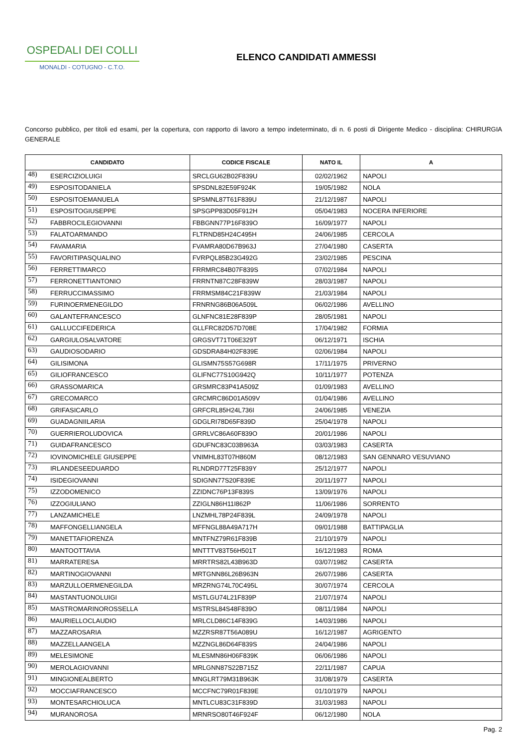OSPEDALI DEI COLLI
MONALDI - COTUGNO - C.T.O.
ELENCO CANDIDATI AMMESSI
Concorso pubblico, per titoli ed esami, per la copertura, con rapporto di lavoro a tempo indeterminato, di n. 6 posti di Dirigente Medico - disciplina: CHIRURGIA GENERALE
| CANDIDATO | | CODICE FISCALE | NATO IL | A |
| --- | --- | --- | --- | --- |
| 48) | ESERCIZIOLUIGI | SRCLGU62B02F839U | 02/02/1962 | NAPOLI |
| 49) | ESPOSITODANIELA | SPSDNL82E59F924K | 19/05/1982 | NOLA |
| 50) | ESPOSITOEMANUELA | SPSMNL87T61F839U | 21/12/1987 | NAPOLI |
| 51) | ESPOSITOGIUSEPPE | SPSGPP83D05F912H | 05/04/1983 | NOCERA INFERIORE |
| 52) | FABBROCILEGIOVANNI | FBBGNN77P16F839O | 16/09/1977 | NAPOLI |
| 53) | FALATOARMANDO | FLTRND85H24C495H | 24/06/1985 | CERCOLA |
| 54) | FAVAMARIA | FVAMRA80D67B963J | 27/04/1980 | CASERTA |
| 55) | FAVORITIPASQUALINO | FVRPQL85B23G492G | 23/02/1985 | PESCINA |
| 56) | FERRETTIMARCO | FRRMRC84B07F839S | 07/02/1984 | NAPOLI |
| 57) | FERRONETTIANTONIO | FRRNTN87C28F839W | 28/03/1987 | NAPOLI |
| 58) | FERRUCCIMASSIMO | FRRMSM84C21F839W | 21/03/1984 | NAPOLI |
| 59) | FURINOERMENEGILDO | FRNRNG86B06A509L | 06/02/1986 | AVELLINO |
| 60) | GALANTEFRANCESCO | GLNFNC81E28F839P | 28/05/1981 | NAPOLI |
| 61) | GALLUCCIFEDERICA | GLLFRC82D57D708E | 17/04/1982 | FORMIA |
| 62) | GARGIULOSALVATORE | GRGSVT71T06E329T | 06/12/1971 | ISCHIA |
| 63) | GAUDIOSODARIO | GDSDRA84H02F839E | 02/06/1984 | NAPOLI |
| 64) | GILISIMONA | GLISMN75S57G698R | 17/11/1975 | PRIVERNO |
| 65) | GILIOFRANCESCO | GLIFNC77S10G942Q | 10/11/1977 | POTENZA |
| 66) | GRASSOMARICA | GRSMRC83P41A509Z | 01/09/1983 | AVELLINO |
| 67) | GRECOMARCO | GRCMRC86D01A509V | 01/04/1986 | AVELLINO |
| 68) | GRIFASICARLO | GRFCRL85H24L736I | 24/06/1985 | VENEZIA |
| 69) | GUADAGNIILARIA | GDGLRI78D65F839D | 25/04/1978 | NAPOLI |
| 70) | GUERRIEROLUDOVICA | GRRLVC86A60F839O | 20/01/1986 | NAPOLI |
| 71) | GUIDAFRANCESCO | GDUFNC83C03B963A | 03/03/1983 | CASERTA |
| 72) | IOVINOMICHELE GIUSEPPE | VNIMHL83T07H860M | 08/12/1983 | SAN GENNARO VESUVIANO |
| 73) | IRLANDESEEDUARDO | RLNDRD77T25F839Y | 25/12/1977 | NAPOLI |
| 74) | ISIDEGIOVANNI | SDIGNN77S20F839E | 20/11/1977 | NAPOLI |
| 75) | IZZODOMENICO | ZZIDNC76P13F839S | 13/09/1976 | NAPOLI |
| 76) | IZZOGIULIANO | ZZIGLN86H11I862P | 11/06/1986 | SORRENTO |
| 77) | LANZAMICHELE | LNZMHL78P24F839L | 24/09/1978 | NAPOLI |
| 78) | MAFFONGELLIANGELA | MFFNGL88A49A717H | 09/01/1988 | BATTIPAGLIA |
| 79) | MANETTAFIORENZA | MNTFNZ79R61F839B | 21/10/1979 | NAPOLI |
| 80) | MANTOOTTAVIA | MNTTTV83T56H501T | 16/12/1983 | ROMA |
| 81) | MARRATERESA | MRRTRS82L43B963D | 03/07/1982 | CASERTA |
| 82) | MARTINOGIOVANNI | MRTGNN86L26B963N | 26/07/1986 | CASERTA |
| 83) | MARZULLOERMENEGILDA | MRZRNG74L70C495L | 30/07/1974 | CERCOLA |
| 84) | MASTANTUONOLUIGI | MSTLGU74L21F839P | 21/07/1974 | NAPOLI |
| 85) | MASTROMARINOROSSELLA | MSTRSL84S48F839O | 08/11/1984 | NAPOLI |
| 86) | MAURIELLOCLAUDIO | MRLCLD86C14F839G | 14/03/1986 | NAPOLI |
| 87) | MAZZAROSARIA | MZZRSR87T56A089U | 16/12/1987 | AGRIGENTO |
| 88) | MAZZELLAANGELA | MZZNGL86D64F839S | 24/04/1986 | NAPOLI |
| 89) | MELESIMONE | MLESMN86H06F839K | 06/06/1986 | NAPOLI |
| 90) | MEROLAGIOVANNI | MRLGNN87S22B715Z | 22/11/1987 | CAPUA |
| 91) | MINGIONEALBERTO | MNGLRT79M31B963K | 31/08/1979 | CASERTA |
| 92) | MOCCIAFRANCESCO | MCCFNC79R01F839E | 01/10/1979 | NAPOLI |
| 93) | MONTESARCHIOLUCA | MNTLCU83C31F839D | 31/03/1983 | NAPOLI |
| 94) | MURANOROSA | MRNRSO80T46F924F | 06/12/1980 | NOLA |
Pag. 2